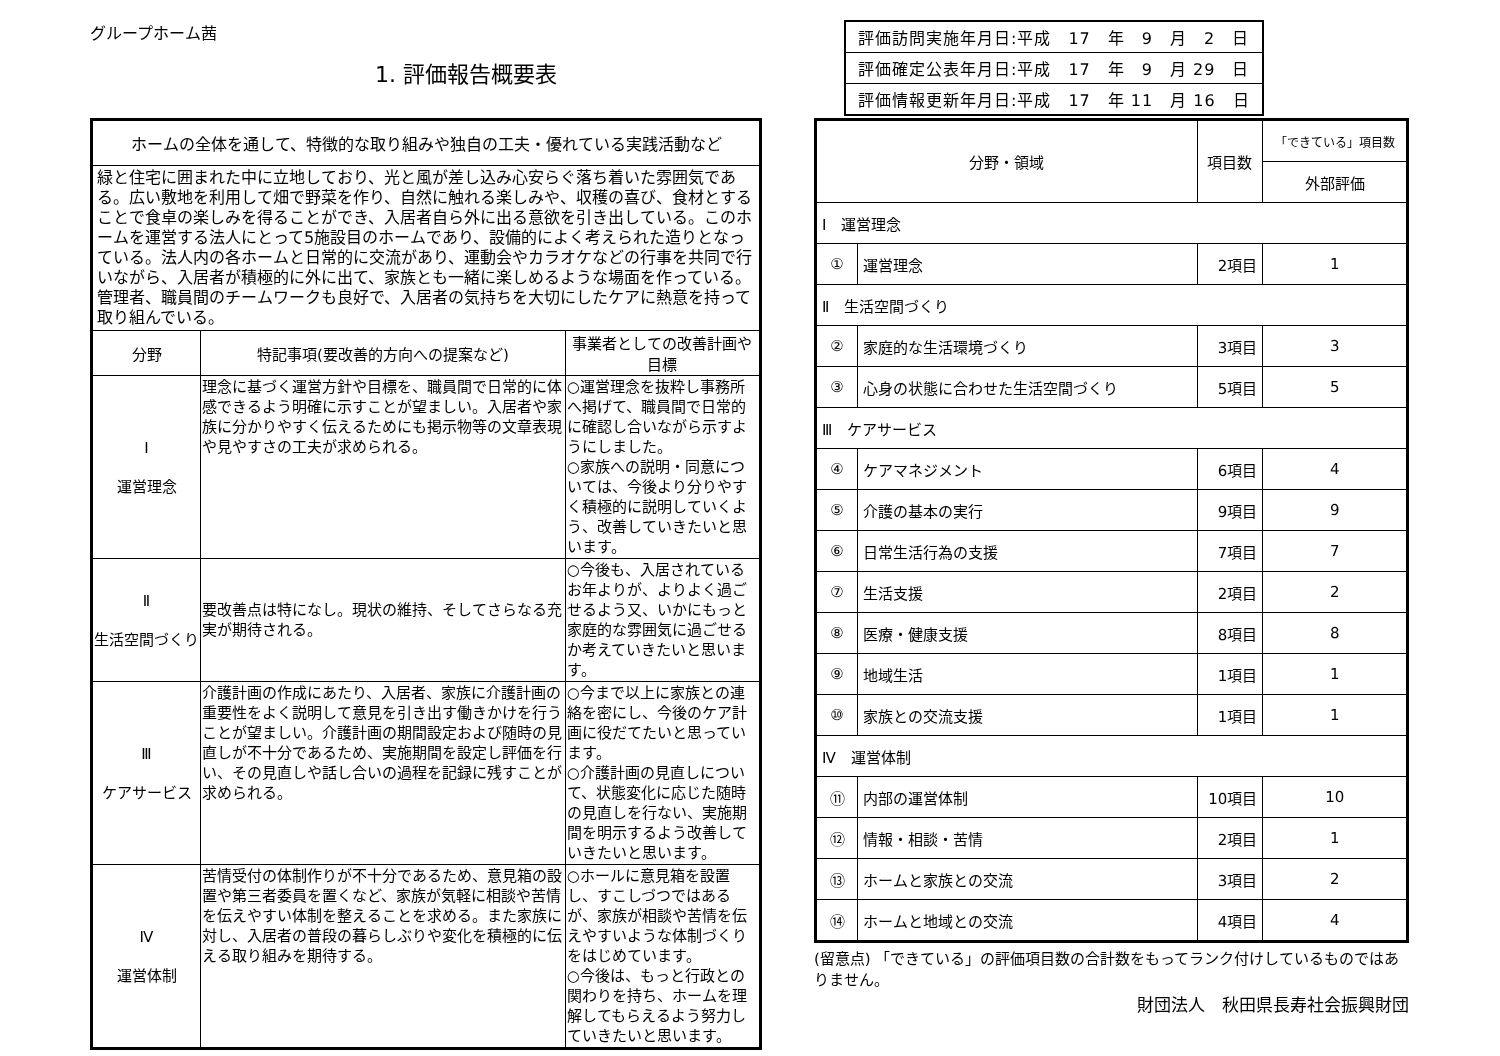グループホーム茜
1. 評価報告概要表
| ホームの全体を通して、特徴的な取り組みや独自の工夫・優れている実践活動など | | |
| --- | --- | --- |
| 緑と住宅に囲まれた中に立地しており、光と風が差し込み心安らぐ落ち着いた雰囲気である。広い敷地を利用して畑で野菜を作り、自然に触れる楽しみや、収穫の喜び、食材とすることで食卓の楽しみを得ることができ、入居者自ら外に出る意欲を引き出している。このホームを運営する法人にとって5施設目のホームであり、設備的によく考えられた造りとなっている。法人内の各ホームと日常的に交流があり、運動会やカラオケなどの行事を共同で行いながら、入居者が積極的に外に出て、家族とも一緒に楽しめるような場面を作っている。管理者、職員間のチームワークも良好で、入居者の気持ちを大切にしたケアに熱意を持って取り組んでいる。 | | |
| 分野 | 特記事項(要改善的方向への提案など) | 事業者としての改善計画や目標 |
| Ⅰ 運営理念 | 理念に基づく運営方針や目標を、職員間で日常的に体感できるよう明確に示すことが望ましい。入居者や家族に分かりやすく伝えるためにも掲示物等の文章表現や見やすさの工夫が求められる。 | ○運営理念を抜粋し事務所へ掲げて、職員間で日常的に確認し合いながら示すようにしました。 ○家族への説明・同意については、今後より分りやすく積極的に説明していくよう、改善していきたいと思います。 |
| Ⅱ 生活空間づくり | 要改善点は特になし。現状の維持、そしてさらなる充実が期待される。 | ○今後も、入居されているお年よりが、よりよく過ごせるよう又、いかにもっと家庭的な雰囲気に過ごせるか考えていきたいと思います。 |
| Ⅲ ケアサービス | 介護計画の作成にあたり、入居者、家族に介護計画の重要性をよく説明して意見を引き出す働きかけを行うことが望ましい。介護計画の期間設定および随時の見直しが不十分であるため、実施期間を設定し評価を行い、その見直しや話し合いの過程を記録に残すことが求められる。 | ○今まで以上に家族との連絡を密にし、今後のケア計画に役だてたいと思っています。 ○介護計画の見直しについて、状態変化に応じた随時の見直しを行ない、実施期間を明示するよう改善していきたいと思います。 |
| Ⅳ 運営体制 | 苦情受付の体制作りが不十分であるため、意見箱の設置や第三者委員を置くなど、家族が気軽に相談や苦情を伝えやすい体制を整えることを求める。また家族に対し、入居者の普段の暮らしぶりや変化を積極的に伝える取り組みを期待する。 | ○ホールに意見箱を設置し、すこしづつではあるが、家族が相談や苦情を伝えやすいような体制づくりをはじめています。 ○今後は、もっと行政との関わりを持ち、ホームを理解してもらえるよう努力していきたいと思います。 |
| 評価訪問実施年月日:平成 17 年 9 月 2 日 |
| 評価確定公表年月日:平成 17 年 9 月 29 日 |
| 評価情報更新年月日:平成 17 年 11 月 16 日 |
| 分野・領域 | | 項目数 | 「できている」項目数 |
| --- | --- | --- | --- |
| | | | 外部評価 |
| Ⅰ 運営理念 | | | |
| ① | 運営理念 | 2項目 | 1 |
| Ⅱ 生活空間づくり | | | |
| ② | 家庭的な生活環境づくり | 3項目 | 3 |
| ③ | 心身の状態に合わせた生活空間づくり | 5項目 | 5 |
| Ⅲ ケアサービス | | | |
| ④ | ケアマネジメント | 6項目 | 4 |
| ⑤ | 介護の基本の実行 | 9項目 | 9 |
| ⑥ | 日常生活行為の支援 | 7項目 | 7 |
| ⑦ | 生活支援 | 2項目 | 2 |
| ⑧ | 医療・健康支援 | 8項目 | 8 |
| ⑨ | 地域生活 | 1項目 | 1 |
| ⑩ | 家族との交流支援 | 1項目 | 1 |
| Ⅳ 運営体制 | | | |
| ⑪ | 内部の運営体制 | 10項目 | 10 |
| ⑫ | 情報・相談・苦情 | 2項目 | 1 |
| ⑬ | ホームと家族との交流 | 3項目 | 2 |
| ⑭ | ホームと地域との交流 | 4項目 | 4 |
(留意点) 「できている」の評価項目数の合計数をもってランク付けしているものではありません。
財団法人　秋田県長寿社会振興財団